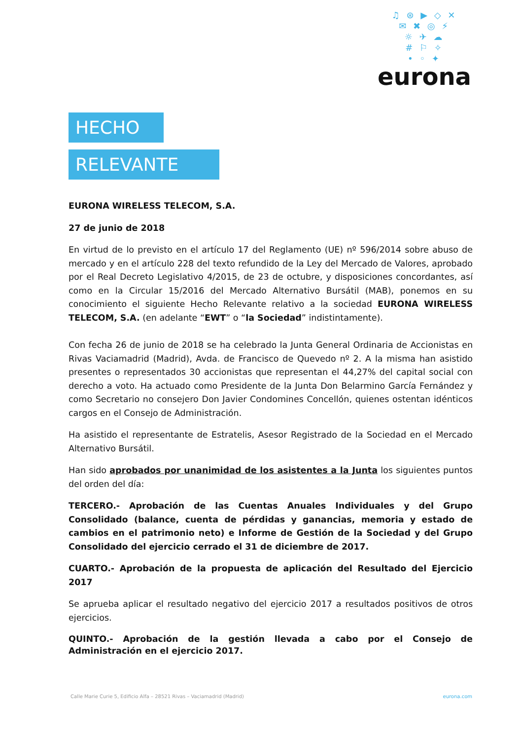♫ ⊛ ▶ ◇ ✕
✉ ✖ ◎ ⚡
☼ ✈ ☁
# ⚐ ✧
• ◦ ✦
eurona
HECHO
RELEVANTE
EURONA WIRELESS TELECOM, S.A.
27 de junio de 2018
En virtud de lo previsto en el artículo 17 del Reglamento (UE) nº 596/2014 sobre abuso de mercado y en el artículo 228 del texto refundido de la Ley del Mercado de Valores, aprobado por el Real Decreto Legislativo 4/2015, de 23 de octubre, y disposiciones concordantes, así como en la Circular 15/2016 del Mercado Alternativo Bursátil (MAB), ponemos en su conocimiento el siguiente Hecho Relevante relativo a la sociedad EURONA WIRELESS TELECOM, S.A. (en adelante “EWT” o “la Sociedad” indistintamente).
Con fecha 26 de junio de 2018 se ha celebrado la Junta General Ordinaria de Accionistas en Rivas Vaciamadrid (Madrid), Avda. de Francisco de Quevedo nº 2. A la misma han asistido presentes o representados 30 accionistas que representan el 44,27% del capital social con derecho a voto. Ha actuado como Presidente de la Junta Don Belarmino García Fernández y como Secretario no consejero Don Javier Condomines Concellón, quienes ostentan idénticos cargos en el Consejo de Administración.
Ha asistido el representante de Estratelis, Asesor Registrado de la Sociedad en el Mercado Alternativo Bursátil.
Han sido aprobados por unanimidad de los asistentes a la Junta los siguientes puntos del orden del día:
TERCERO.- Aprobación de las Cuentas Anuales Individuales y del Grupo Consolidado (balance, cuenta de pérdidas y ganancias, memoria y estado de cambios en el patrimonio neto) e Informe de Gestión de la Sociedad y del Grupo Consolidado del ejercicio cerrado el 31 de diciembre de 2017.
CUARTO.- Aprobación de la propuesta de aplicación del Resultado del Ejercicio 2017
Se aprueba aplicar el resultado negativo del ejercicio 2017 a resultados positivos de otros ejercicios.
QUINTO.- Aprobación de la gestión llevada a cabo por el Consejo de Administración en el ejercicio 2017.
Calle Marie Curie 5, Edificio Alfa – 28521 Rivas – Vaciamadrid (Madrid) eurona.com